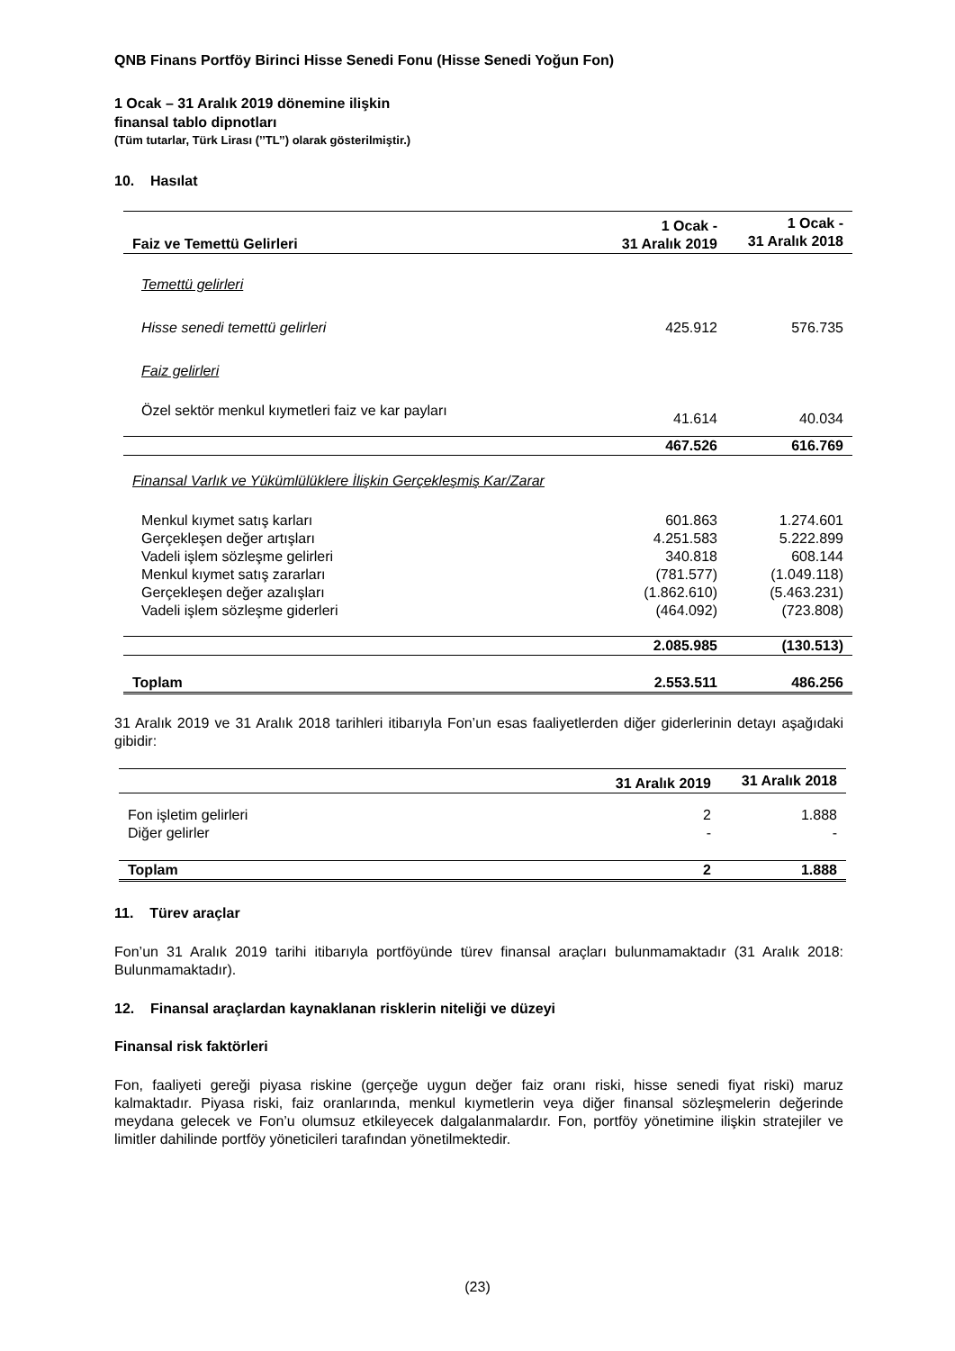QNB Finans Portföy Birinci Hisse Senedi Fonu (Hisse Senedi Yoğun Fon)
1 Ocak – 31 Aralık 2019 dönemine ilişkin
finansal tablo dipnotları
(Tüm tutarlar, Türk Lirası (’’TL’’) olarak gösterilmiştir.)
10. Hasılat
| Faiz ve Temettü Gelirleri | 1 Ocak - 31 Aralık 2019 | 1 Ocak - 31 Aralık 2018 |
| --- | --- | --- |
| Temettü gelirleri | | |
| Hisse senedi temettü gelirleri | 425.912 | 576.735 |
| Faiz gelirleri | | |
| Özel sektör menkul kıymetleri faiz ve kar payları | 41.614 | 40.034 |
| | 467.526 | 616.769 |
| Finansal Varlık ve Yükümlülüklere İlişkin Gerçekleşmiş Kar/Zarar | | |
| Menkul kıymet satış karları | 601.863 | 1.274.601 |
| Gerçekleşen değer artışları | 4.251.583 | 5.222.899 |
| Vadeli işlem sözleşme gelirleri | 340.818 | 608.144 |
| Menkul kıymet satış zararları | (781.577) | (1.049.118) |
| Gerçekleşen değer azalışları | (1.862.610) | (5.463.231) |
| Vadeli işlem sözleşme giderleri | (464.092) | (723.808) |
| | 2.085.985 | (130.513) |
| Toplam | 2.553.511 | 486.256 |
31 Aralık 2019 ve 31 Aralık 2018 tarihleri itibarıyla Fon’un esas faaliyetlerden diğer giderlerinin detayı aşağıdaki gibidir:
| | 31 Aralık 2019 | 31 Aralık 2018 |
| Fon işletim gelirleri | 2 | 1.888 |
| Diğer gelirler | - | - |
| Toplam | 2 | 1.888 |
11. Türev araçlar
Fon’un 31 Aralık 2019 tarihi itibarıyla portföyünde türev finansal araçları bulunmamaktadır (31 Aralık 2018: Bulunmamaktadır).
12. Finansal araçlardan kaynaklanan risklerin niteliği ve düzeyi
Finansal risk faktörleri
Fon, faaliyeti gereği piyasa riskine (gerçeğe uygun değer faiz oranı riski, hisse senedi fiyat riski) maruz kalmaktadır. Piyasa riski, faiz oranlarında, menkul kıymetlerin veya diğer finansal sözleşmelerin değerinde meydana gelecek ve Fon’u olumsuz etkileyecek dalgalanmalardır. Fon, portföy yönetimine ilişkin stratejiler ve limitler dahilinde portföy yöneticileri tarafından yönetilmektedir.
(23)